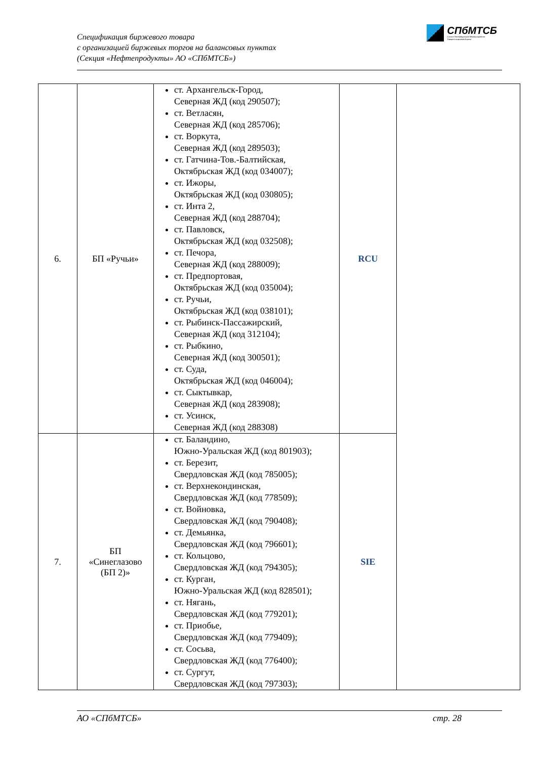Спецификация биржевого товара
с организацией биржевых торгов на балансовых пунктах
(Секция «Нефтепродукты» АО «СПбМТСБ»)
СПбМТСБ
Санкт-Петербургская Международная
Товарно-сырьевая Биржа
| 6. | БП «Ручьи» | ст. Архангельск-Город, Северная ЖД (код 290507); ст. Ветласян, Северная ЖД (код 285706); ст. Воркута, Северная ЖД (код 289503); ст. Гатчина-Тов.-Балтийская, Октябрьская ЖД (код 034007); ст. Ижоры, Октябрьская ЖД (код 030805); ст. Инта 2, Северная ЖД (код 288704); ст. Павловск, Октябрьская ЖД (код 032508); ст. Печора, Северная ЖД (код 288009); ст. Предпортовая, Октябрьская ЖД (код 035004); ст. Ручьи, Октябрьская ЖД (код 038101); ст. Рыбинск-Пассажирский, Северная ЖД (код 312104); ст. Рыбкино, Северная ЖД (код 300501); ст. Суда, Октябрьская ЖД (код 046004); ст. Сыктывкар, Северная ЖД (код 283908); ст. Усинск, Северная ЖД (код 288308) | RCU | |
| 7. | БП «Синеглазово (БП 2)» | ст. Баландино, Южно-Уральская ЖД (код 801903); ст. Березит, Свердловская ЖД (код 785005); ст. Верхнекондинская, Свердловская ЖД (код 778509); ст. Войновка, Свердловская ЖД (код 790408); ст. Демьянка, Свердловская ЖД (код 796601); ст. Кольцово, Свердловская ЖД (код 794305); ст. Курган, Южно-Уральская ЖД (код 828501); ст. Нягань, Свердловская ЖД (код 779201); ст. Приобье, Свердловская ЖД (код 779409); ст. Сосьва, Свердловская ЖД (код 776400); ст. Сургут, Свердловская ЖД (код 797303); | SIE | |
АО «СПбМТСБ» стр. 28